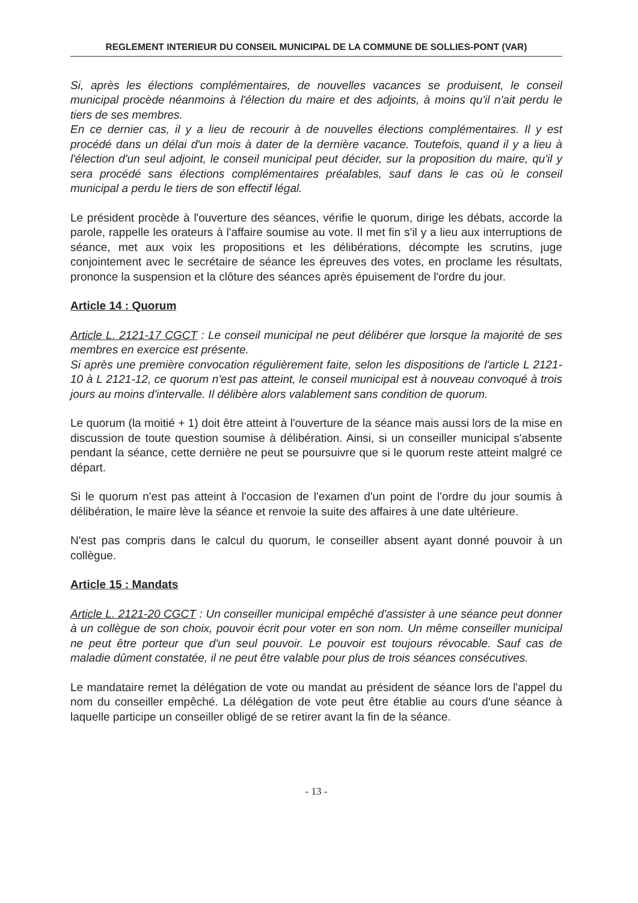REGLEMENT INTERIEUR DU CONSEIL MUNICIPAL DE LA COMMUNE DE SOLLIES-PONT (VAR)
Si, après les élections complémentaires, de nouvelles vacances se produisent, le conseil municipal procède néanmoins à l'élection du maire et des adjoints, à moins qu'il n'ait perdu le tiers de ses membres.
En ce dernier cas, il y a lieu de recourir à de nouvelles élections complémentaires. Il y est procédé dans un délai d'un mois à dater de la dernière vacance. Toutefois, quand il y a lieu à l'élection d'un seul adjoint, le conseil municipal peut décider, sur la proposition du maire, qu'il y sera procédé sans élections complémentaires préalables, sauf dans le cas où le conseil municipal a perdu le tiers de son effectif légal.
Le président procède à l'ouverture des séances, vérifie le quorum, dirige les débats, accorde la parole, rappelle les orateurs à l'affaire soumise au vote. Il met fin s'il y a lieu aux interruptions de séance, met aux voix les propositions et les délibérations, décompte les scrutins, juge conjointement avec le secrétaire de séance les épreuves des votes, en proclame les résultats, prononce la suspension et la clôture des séances après épuisement de l'ordre du jour.
Article 14 : Quorum
Article L. 2121-17 CGCT : Le conseil municipal ne peut délibérer que lorsque la majorité de ses membres en exercice est présente.
Si après une première convocation régulièrement faite, selon les dispositions de l'article L 2121-10 à L 2121-12, ce quorum n'est pas atteint, le conseil municipal est à nouveau convoqué à trois jours au moins d'intervalle. Il délibère alors valablement sans condition de quorum.
Le quorum (la moitié + 1) doit être atteint à l'ouverture de la séance mais aussi lors de la mise en discussion de toute question soumise à délibération. Ainsi, si un conseiller municipal s'absente pendant la séance, cette dernière ne peut se poursuivre que si le quorum reste atteint malgré ce départ.
Si le quorum n'est pas atteint à l'occasion de l'examen d'un point de l'ordre du jour soumis à délibération, le maire lève la séance et renvoie la suite des affaires à une date ultérieure.
N'est pas compris dans le calcul du quorum, le conseiller absent ayant donné pouvoir à un collègue.
Article 15 : Mandats
Article L. 2121-20 CGCT : Un conseiller municipal empêché d'assister à une séance peut donner à un collègue de son choix, pouvoir écrit pour voter en son nom. Un même conseiller municipal ne peut être porteur que d'un seul pouvoir. Le pouvoir est toujours révocable. Sauf cas de maladie dûment constatée, il ne peut être valable pour plus de trois séances consécutives.
Le mandataire remet la délégation de vote ou mandat au président de séance lors de l'appel du nom du conseiller empêché. La délégation de vote peut être établie au cours d'une séance à laquelle participe un conseiller obligé de se retirer avant la fin de la séance.
- 13 -